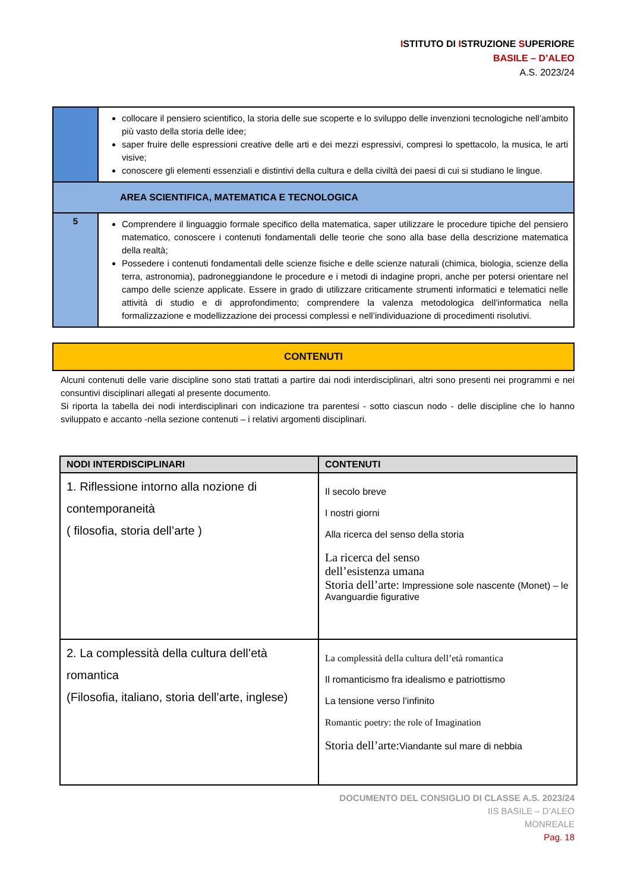ISTITUTO DI ISTRUZIONE SUPERIORE
BASILE – D’ALEO
A.S. 2023/24
| | collocare il pensiero scientifico, la storia delle sue scoperte e lo sviluppo delle invenzioni tecnologiche nell’ambito più vasto della storia delle idee; saper fruire delle espressioni creative delle arti e dei mezzi espressivi, compresi lo spettacolo, la musica, le arti visive; conoscere gli elementi essenziali e distintivi della cultura e della civiltà dei paesi di cui si studiano le lingue. |
| AREA SCIENTIFICA, MATEMATICA E TECNOLOGICA | |
| 5 | Comprendere il linguaggio formale specifico della matematica, saper utilizzare le procedure tipiche del pensiero matematico, conoscere i contenuti fondamentali delle teorie che sono alla base della descrizione matematica della realtà; Possedere i contenuti fondamentali delle scienze fisiche e delle scienze naturali (chimica, biologia, scienze della terra, astronomia), padroneggiandone le procedure e i metodi di indagine propri, anche per potersi orientare nel campo delle scienze applicate. Essere in grado di utilizzare criticamente strumenti informatici e telematici nelle attività di studio e di approfondimento; comprendere la valenza metodologica dell’informatica nella formalizzazione e modellizzazione dei processi complessi e nell’individuazione di procedimenti risolutivi. |
CONTENUTI
Alcuni contenuti delle varie discipline sono stati trattati a partire dai nodi interdisciplinari, altri sono presenti nei programmi e nei consuntivi disciplinari allegati al presente documento.
Si riporta la tabella dei nodi interdisciplinari con indicazione tra parentesi - sotto ciascun nodo - delle discipline che lo hanno sviluppato e accanto -nella sezione contenuti – i relativi argomenti disciplinari.
| NODI INTERDISCIPLINARI | CONTENUTI |
| --- | --- |
| 1. Riflessione intorno alla nozione di contemporaneità ( filosofia, storia dell’arte ) | Il secolo breve I nostri giorni Alla ricerca del senso della storia La ricerca del senso dell’esistenza umana Storia dell’arte: Impressione sole nascente (Monet) – le Avanguardie figurative |
| 2. La complessità della cultura dell’età romantica (Filosofia, italiano, storia dell’arte, inglese) | La complessità della cultura dell’età romantica Il romanticismo fra idealismo e patriottismo La tensione verso l’infinito Romantic poetry: the role of Imagination Storia dell’arte: Viandante sul mare di nebbia |
DOCUMENTO DEL CONSIGLIO DI CLASSE A.S. 2023/24
IIS BASILE – D’ALEO
MONREALE
Pag. 18